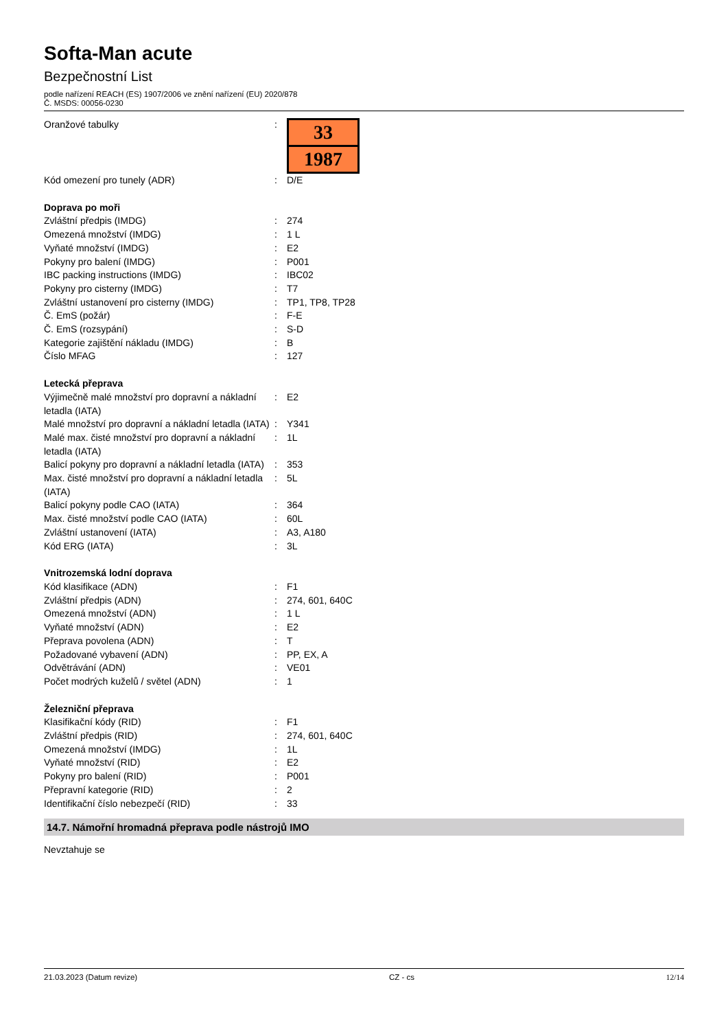Softa-Man acute
Bezpečnostní List
podle nařízení REACH (ES) 1907/2006 ve znění nařízení (EU) 2020/878
Č. MSDS: 00056-0230
| Oranžové tabulky | : | 33 1987 |
| Kód omezení pro tunely (ADR) | : | D/E |
| Doprava po moři | | |
| Zvláštní předpis (IMDG) | : | 274 |
| Omezená množství (IMDG) | : | 1 L |
| Vyňaté množství (IMDG) | : | E2 |
| Pokyny pro balení (IMDG) | : | P001 |
| IBC packing instructions (IMDG) | : | IBC02 |
| Pokyny pro cisterny (IMDG) | : | T7 |
| Zvláštní ustanovení pro cisterny (IMDG) | : | TP1, TP8, TP28 |
| Č. EmS (požár) | : | F-E |
| Č. EmS (rozsypání) | : | S-D |
| Kategorie zajištění nákladu (IMDG) | : | B |
| Číslo MFAG | : | 127 |
| Letecká přeprava | | |
| Výjimečně malé množství pro dopravní a nákladní letadla (IATA) | : | E2 |
| Malé množství pro dopravní a nákladní letadla (IATA) | : | Y341 |
| Malé max. čisté množství pro dopravní a nákladní letadla (IATA) | : | 1L |
| Balicí pokyny pro dopravní a nákladní letadla (IATA) | : | 353 |
| Max. čisté množství pro dopravní a nákladní letadla (IATA) | : | 5L |
| Balicí pokyny podle CAO (IATA) | : | 364 |
| Max. čisté množství podle CAO (IATA) | : | 60L |
| Zvláštní ustanovení (IATA) | : | A3, A180 |
| Kód ERG (IATA) | : | 3L |
| Vnitrozemská lodní doprava | | |
| Kód klasifikace (ADN) | : | F1 |
| Zvláštní předpis (ADN) | : | 274, 601, 640C |
| Omezená množství (ADN) | : | 1 L |
| Vyňaté množství (ADN) | : | E2 |
| Přeprava povolena (ADN) | : | T |
| Požadované vybavení (ADN) | : | PP, EX, A |
| Odvětrávání (ADN) | : | VE01 |
| Počet modrých kuželů / světel (ADN) | : | 1 |
| Železniční přeprava | | |
| Klasifikační kódy (RID) | : | F1 |
| Zvláštní předpis (RID) | : | 274, 601, 640C |
| Omezená množství (IMDG) | : | 1L |
| Vyňaté množství (RID) | : | E2 |
| Pokyny pro balení (RID) | : | P001 |
| Přepravní kategorie (RID) | : | 2 |
| Identifikační číslo nebezpečí (RID) | : | 33 |
14.7. Námořní hromadná přeprava podle nástrojů IMO
Nevztahuje se
21.03.2023 (Datum revize) CZ - cs 12/14